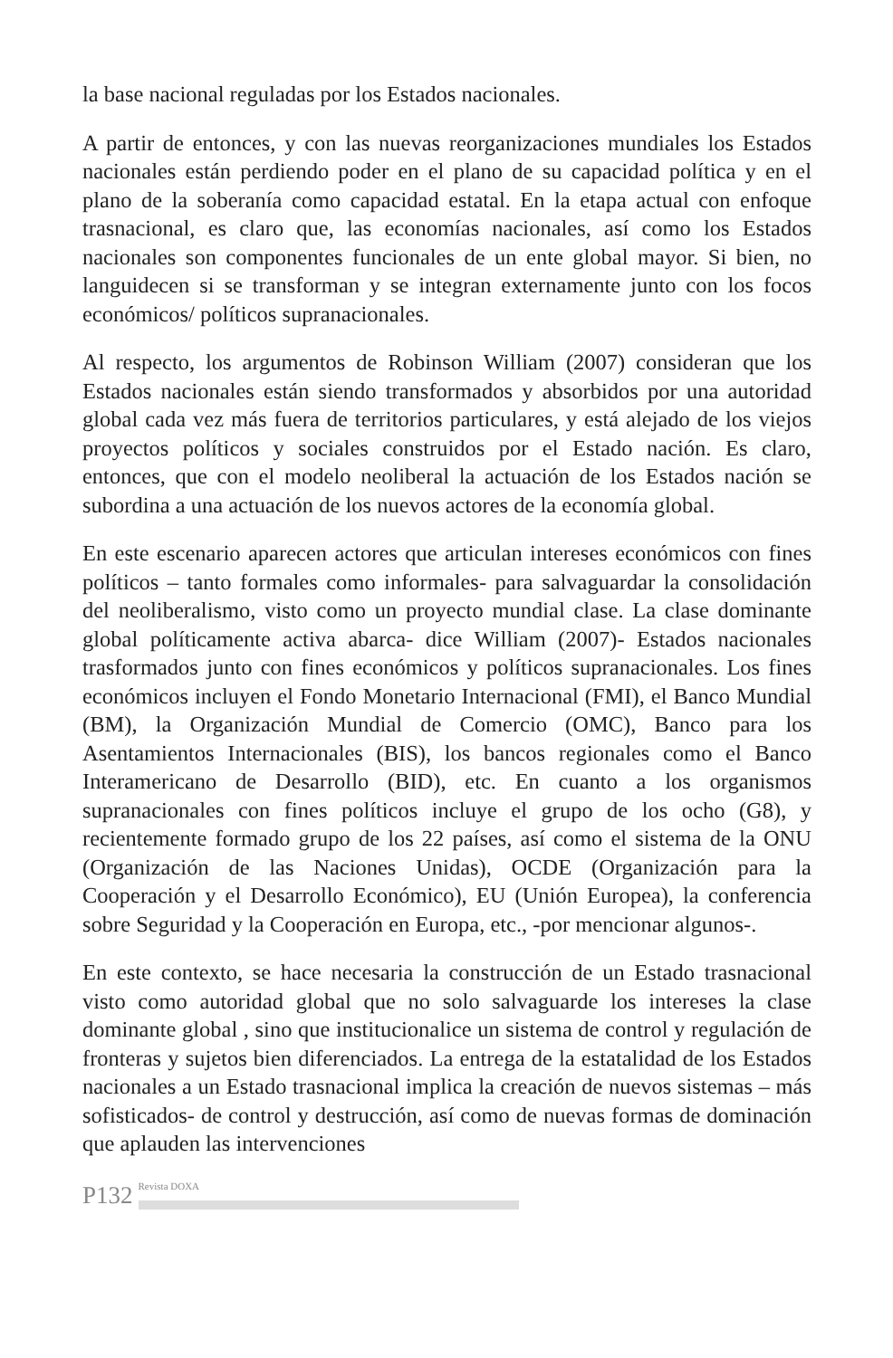la base nacional reguladas por los Estados nacionales.
A partir de entonces, y con las nuevas reorganizaciones mundiales los Estados nacionales están perdiendo poder en el plano de su capacidad política y en el plano de la soberanía como capacidad estatal. En la etapa actual con enfoque trasnacional, es claro que, las economías nacionales, así como los Estados nacionales son componentes funcionales de un ente global mayor. Si bien, no languidecen si se transforman y se integran externamente junto con los focos económicos/ políticos supranacionales.
Al respecto, los argumentos de Robinson William (2007) consideran que los Estados nacionales están siendo transformados y absorbidos por una autoridad global cada vez más fuera de territorios particulares, y está alejado de los viejos proyectos políticos y sociales construidos por el Estado nación. Es claro, entonces, que con el modelo neoliberal la actuación de los Estados nación se subordina a una actuación de los nuevos actores de la economía global.
En este escenario aparecen actores que articulan intereses económicos con fines políticos – tanto formales como informales- para salvaguardar la consolidación del neoliberalismo, visto como un proyecto mundial clase. La clase dominante global políticamente activa abarca- dice William (2007)- Estados nacionales trasformados junto con fines económicos y políticos supranacionales. Los fines económicos incluyen el Fondo Monetario Internacional (FMI), el Banco Mundial (BM), la Organización Mundial de Comercio (OMC), Banco para los Asentamientos Internacionales (BIS), los bancos regionales como el Banco Interamericano de Desarrollo (BID), etc. En cuanto a los organismos supranacionales con fines políticos incluye el grupo de los ocho (G8), y recientemente formado grupo de los 22 países, así como el sistema de la ONU (Organización de las Naciones Unidas), OCDE (Organización para la Cooperación y el Desarrollo Económico), EU (Unión Europea), la conferencia sobre Seguridad y la Cooperación en Europa, etc., -por mencionar algunos-.
En este contexto, se hace necesaria la construcción de un Estado trasnacional visto como autoridad global que no solo salvaguarde los intereses la clase dominante global , sino que institucionalice un sistema de control y regulación de fronteras y sujetos bien diferenciados. La entrega de la estatalidad de los Estados nacionales a un Estado trasnacional implica la creación de nuevos sistemas – más sofisticados- de control y destrucción, así como de nuevas formas de dominación que aplauden las intervenciones
P132 Revista DOXA